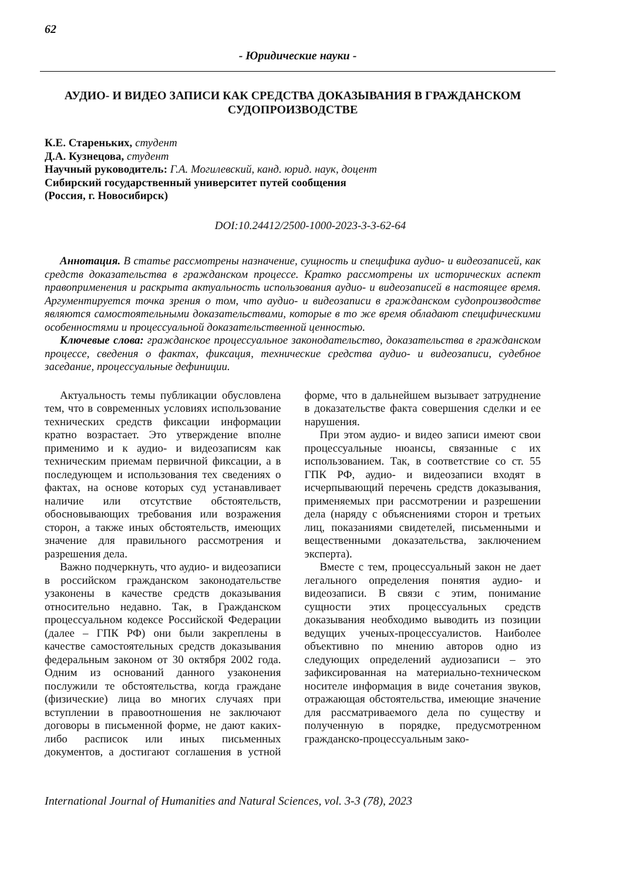62
- Юридические науки -
АУДИО- И ВИДЕО ЗАПИСИ КАК СРЕДСТВА ДОКАЗЫВАНИЯ В ГРАЖДАНСКОМ СУДОПРОИЗВОДСТВЕ
К.Е. Стареньких, студент
Д.А. Кузнецова, студент
Научный руководитель: Г.А. Могилевский, канд. юрид. наук, доцент
Сибирский государственный университет путей сообщения
(Россия, г. Новосибирск)
DOI:10.24412/2500-1000-2023-3-3-62-64
Аннотация. В статье рассмотрены назначение, сущность и специфика аудио- и видеозаписей, как средств доказательства в гражданском процессе. Кратко рассмотрены их исторических аспект правоприменения и раскрыта актуальность использования аудио- и видеозаписей в настоящее время. Аргументируется точка зрения о том, что аудио- и видеозаписи в гражданском судопроизводстве являются самостоятельными доказательствами, которые в то же время обладают специфическими особенностями и процессуальной доказательственной ценностью.
Ключевые слова: гражданское процессуальное законодательство, доказательства в гражданском процессе, сведения о фактах, фиксация, технические средства аудио- и видеозаписи, судебное заседание, процессуальные дефиниции.
Актуальность темы публикации обусловлена тем, что в современных условиях использование технических средств фиксации информации кратно возрастает. Это утверждение вполне применимо и к аудио- и видеозаписям как техническим приемам первичной фиксации, а в последующем и использования тех сведениях о фактах, на основе которых суд устанавливает наличие или отсутствие обстоятельств, обосновывающих требования или возражения сторон, а также иных обстоятельств, имеющих значение для правильного рассмотрения и разрешения дела.
Важно подчеркнуть, что аудио- и видеозаписи в российском гражданском законодательстве узаконены в качестве средств доказывания относительно недавно. Так, в Гражданском процессуальном кодексе Российской Федерации (далее – ГПК РФ) они были закреплены в качестве самостоятельных средств доказывания федеральным законом от 30 октября 2002 года. Одним из оснований данного узаконения послужили те обстоятельства, когда граждане (физические) лица во многих случаях при вступлении в правоотношения не заключают договоры в письменной форме, не дают каких-либо расписок или иных письменных документов, а достигают соглашения в устной форме, что в дальнейшем вызывает затруднение в доказательстве факта совершения сделки и ее нарушения.
При этом аудио- и видео записи имеют свои процессуальные нюансы, связанные с их использованием. Так, в соответствие со ст. 55 ГПК РФ, аудио- и видеозаписи входят в исчерпывающий перечень средств доказывания, применяемых при рассмотрении и разрешении дела (наряду с объяснениями сторон и третьих лиц, показаниями свидетелей, письменными и вещественными доказательства, заключением эксперта).
Вместе с тем, процессуальный закон не дает легального определения понятия аудио- и видеозаписи. В связи с этим, понимание сущности этих процессуальных средств доказывания необходимо выводить из позиции ведущих ученых-процессуалистов. Наиболее объективно по мнению авторов одно из следующих определений аудиозаписи – это зафиксированная на материально-техническом носителе информация в виде сочетания звуков, отражающая обстоятельства, имеющие значение для рассматриваемого дела по существу и полученную в порядке, предусмотренном гражданско-процессуальным зако-
International Journal of Humanities and Natural Sciences, vol. 3-3 (78), 2023